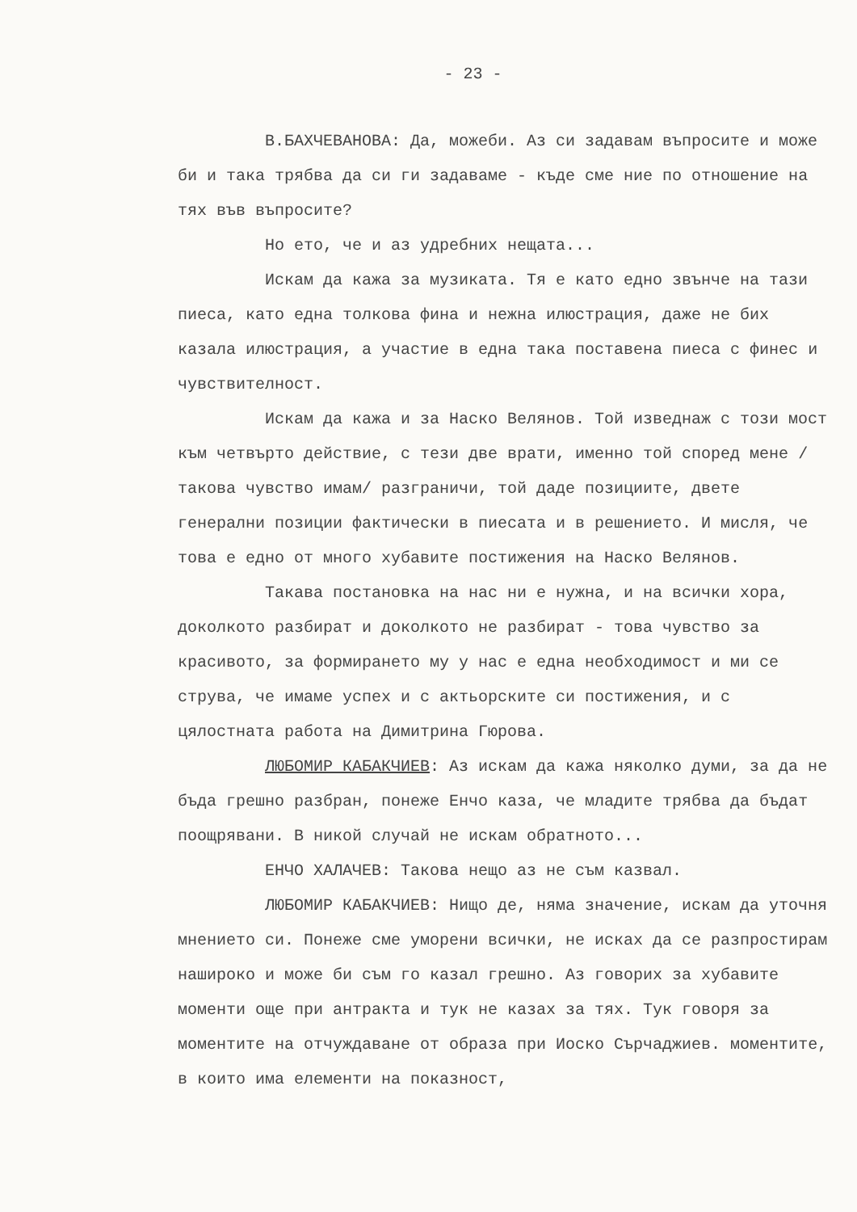- 23 -
В.БАХЧЕВАНОВА: Да, можеби. Аз си задавам въпросите и може би и така трябва да си ги задаваме - къде сме ние по отношение на тях във въпросите?
Но ето, че и аз удребних нещата...
Искам да кажа за музиката. Тя е като едно звънче на тази пиеса, като една толкова фина и нежна илюстрация, даже не бих казала илюстрация, а участие в една така поставена пиеса с финес и чувствителност.
Искам да кажа и за Наско Велянов. Той изведнаж с този мост към четвърто действие, с тези две врати, именно той според мене /такова чувство имам/ разграничи, той даде позициите, двете генерални позиции фактически в пиесата и в решението. И мисля, че това е едно от много хубавите постижения на Наско Велянов.
Такава постановка на нас ни е нужна, и на всички хора, доколкото разбират и доколкото не разбират - това чувство за красивото, за формирането му у нас е една необходимост и ми се струва, че имаме успех и с актьорските си постижения, и с цялостната работа на Димитрина Гюрова.
ЛЮБОМИР КАБАКЧИЕВ: Аз искам да кажа няколко думи, за да не бъда грешно разбран, понеже Енчо каза, че младите трябва да бъдат поощрявани. В никой случай не искам обратното...
ЕНЧО ХАЛАЧЕВ: Такова нещо аз не съм казвал.
ЛЮБОМИР КАБАКЧИЕВ: Нищо де, няма значение, искам да уточня мнението си. Понеже сме уморени всички, не исках да се разпростирам нашироко и може би съм го казал грешно. Аз говорих за хубавите моменти още при антракта и тук не казах за тях. Тук говоря за моментите на отчуждаване от образа при Иоско Сърчаджиев. моментите, в които има елементи на показност,